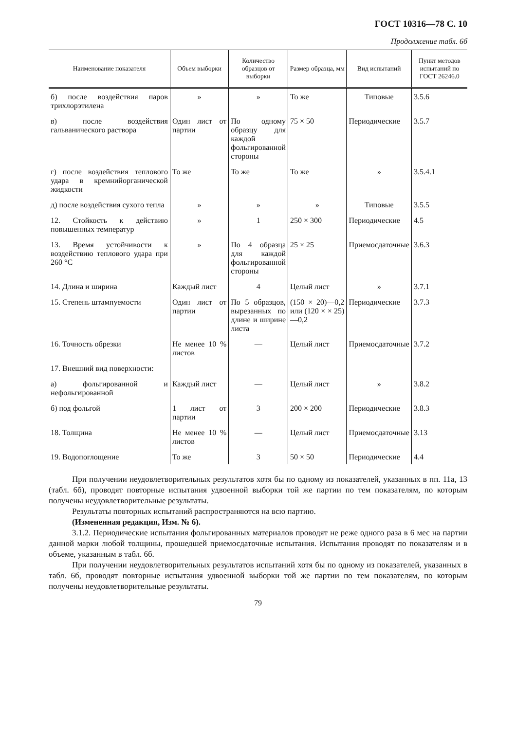ГОСТ 10316—78 С. 10
Продолжение табл. 6б
| Наименование показателя | Объем выборки | Количество образцов от выборки | Размер образца, мм | Вид испытаний | Пункт методов испытаний по ГОСТ 26246.0 |
| --- | --- | --- | --- | --- | --- |
| б) после воздействия паров трихлорэтилена | » | » | То же | Типовые | 3.5.6 |
| в) после воздействия гальванического раствора | Один лист от партии | По одному образцу для каждой фольгированной стороны | 75 × 50 | Периодические | 3.5.7 |
| г) после воздействия теплового удара в кремнийорганической жидкости | То же | То же | То же | » | 3.5.4.1 |
| д) после воздействия сухого тепла | » | » | » | Типовые | 3.5.5 |
| 12. Стойкость к действию повышенных температур | » | 1 | 250 × 300 | Периодические | 4.5 |
| 13. Время устойчивости к воздействию теплового удара при 260 °С | » | По 4 образца для каждой фольгированной стороны | 25 × 25 | Приемосдаточные | 3.6.3 |
| 14. Длина и ширина | Каждый лист | 4 | Целый лист | » | 3.7.1 |
| 15. Степень штампуемости | Один лист от партии | По 5 образцов, вырезанных по длине и ширине листа | (150 × 20)—0,2 или (120 × × 25)—0,2 | Периодические | 3.7.3 |
| 16. Точность обрезки | Не менее 10 % листов | — | Целый лист | Приемосдаточные | 3.7.2 |
| 17. Внешний вид поверхности: | | | | | |
| а) фольгированной и нефольгированной | Каждый лист | — | Целый лист | » | 3.8.2 |
| б) под фольгой | 1 лист от партии | 3 | 200 × 200 | Периодические | 3.8.3 |
| 18. Толщина | Не менее 10 % листов | — | Целый лист | Приемосдаточные | 3.13 |
| 19. Водопоглощение | То же | 3 | 50 × 50 | Периодические | 4.4 |
При получении неудовлетворительных результатов хотя бы по одному из показателей, указанных в пп. 11а, 13 (табл. 6б), проводят повторные испытания удвоенной выборки той же партии по тем показателям, по которым получены неудовлетворительные результаты.
Результаты повторных испытаний распространяются на всю партию.
(Измененная редакция, Изм. № 6).
3.1.2. Периодические испытания фольгированных материалов проводят не реже одного раза в 6 мес на партии данной марки любой толщины, прошедшей приемосдаточные испытания. Испытания проводят по показателям и в объеме, указанным в табл. 6б.
При получении неудовлетворительных результатов испытаний хотя бы по одному из показателей, указанных в табл. 6б, проводят повторные испытания удвоенной выборки той же партии по тем показателям, по которым получены неудовлетворительные результаты.
79